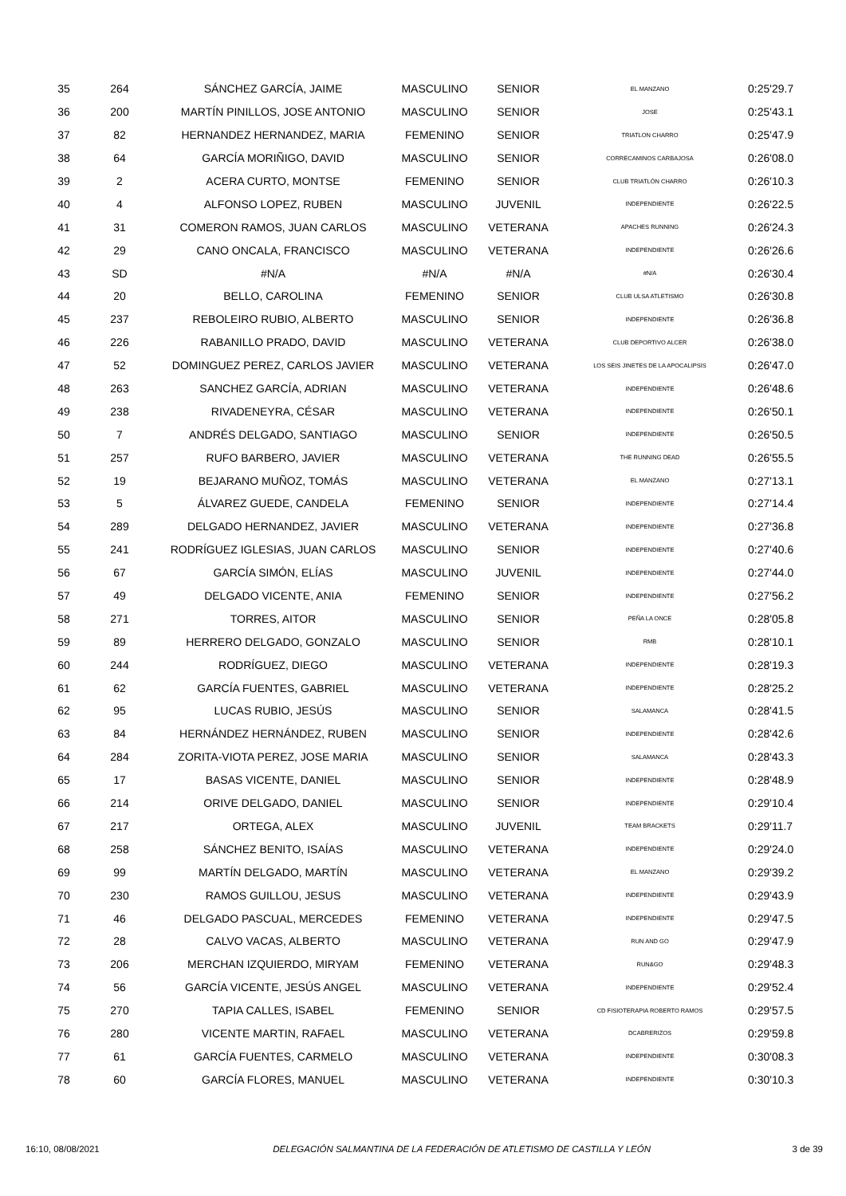| 35 | 264 | SÁNCHEZ GARCÍA, JAIME | MASCULINO | SENIOR | EL MANZANO | 0:25'29.7 |
| 36 | 200 | MARTÍN PINILLOS, JOSE ANTONIO | MASCULINO | SENIOR | JOSE | 0:25'43.1 |
| 37 | 82 | HERNANDEZ HERNANDEZ, MARIA | FEMENINO | SENIOR | TRIATLON CHARRO | 0:25'47.9 |
| 38 | 64 | GARCÍA MORIÑIGO, DAVID | MASCULINO | SENIOR | CORRECAMINOS CARBAJOSA | 0:26'08.0 |
| 39 | 2 | ACERA CURTO, MONTSE | FEMENINO | SENIOR | CLUB TRIATLÓN CHARRO | 0:26'10.3 |
| 40 | 4 | ALFONSO LOPEZ, RUBEN | MASCULINO | JUVENIL | INDEPENDIENTE | 0:26'22.5 |
| 41 | 31 | COMERON RAMOS, JUAN CARLOS | MASCULINO | VETERANA | APACHES RUNNING | 0:26'24.3 |
| 42 | 29 | CANO ONCALA, FRANCISCO | MASCULINO | VETERANA | INDEPENDIENTE | 0:26'26.6 |
| 43 | SD | #N/A | #N/A | #N/A | #N/A | 0:26'30.4 |
| 44 | 20 | BELLO, CAROLINA | FEMENINO | SENIOR | CLUB ULSA ATLETISMO | 0:26'30.8 |
| 45 | 237 | REBOLEIRO RUBIO, ALBERTO | MASCULINO | SENIOR | INDEPENDIENTE | 0:26'36.8 |
| 46 | 226 | RABANILLO PRADO, DAVID | MASCULINO | VETERANA | CLUB DEPORTIVO ALCER | 0:26'38.0 |
| 47 | 52 | DOMINGUEZ PEREZ, CARLOS JAVIER | MASCULINO | VETERANA | LOS SEIS JINETES DE LA APOCALIPSIS | 0:26'47.0 |
| 48 | 263 | SANCHEZ GARCÍA, ADRIAN | MASCULINO | VETERANA | INDEPENDIENTE | 0:26'48.6 |
| 49 | 238 | RIVADENEYRA, CÉSAR | MASCULINO | VETERANA | INDEPENDIENTE | 0:26'50.1 |
| 50 | 7 | ANDRÉS DELGADO, SANTIAGO | MASCULINO | SENIOR | INDEPENDIENTE | 0:26'50.5 |
| 51 | 257 | RUFO BARBERO, JAVIER | MASCULINO | VETERANA | THE RUNNING DEAD | 0:26'55.5 |
| 52 | 19 | BEJARANO MUÑOZ, TOMÁS | MASCULINO | VETERANA | EL MANZANO | 0:27'13.1 |
| 53 | 5 | ÁLVAREZ GUEDE, CANDELA | FEMENINO | SENIOR | INDEPENDIENTE | 0:27'14.4 |
| 54 | 289 | DELGADO HERNANDEZ, JAVIER | MASCULINO | VETERANA | INDEPENDIENTE | 0:27'36.8 |
| 55 | 241 | RODRÍGUEZ IGLESIAS, JUAN CARLOS | MASCULINO | SENIOR | INDEPENDIENTE | 0:27'40.6 |
| 56 | 67 | GARCÍA SIMÓN, ELÍAS | MASCULINO | JUVENIL | INDEPENDIENTE | 0:27'44.0 |
| 57 | 49 | DELGADO VICENTE, ANIA | FEMENINO | SENIOR | INDEPENDIENTE | 0:27'56.2 |
| 58 | 271 | TORRES, AITOR | MASCULINO | SENIOR | PEÑA LA ONCE | 0:28'05.8 |
| 59 | 89 | HERRERO DELGADO, GONZALO | MASCULINO | SENIOR | RMB | 0:28'10.1 |
| 60 | 244 | RODRÍGUEZ, DIEGO | MASCULINO | VETERANA | INDEPENDIENTE | 0:28'19.3 |
| 61 | 62 | GARCÍA FUENTES, GABRIEL | MASCULINO | VETERANA | INDEPENDIENTE | 0:28'25.2 |
| 62 | 95 | LUCAS RUBIO, JESÚS | MASCULINO | SENIOR | SALAMANCA | 0:28'41.5 |
| 63 | 84 | HERNÁNDEZ HERNÁNDEZ, RUBEN | MASCULINO | SENIOR | INDEPENDIENTE | 0:28'42.6 |
| 64 | 284 | ZORITA-VIOTA PEREZ, JOSE MARIA | MASCULINO | SENIOR | SALAMANCA | 0:28'43.3 |
| 65 | 17 | BASAS VICENTE, DANIEL | MASCULINO | SENIOR | INDEPENDIENTE | 0:28'48.9 |
| 66 | 214 | ORIVE DELGADO, DANIEL | MASCULINO | SENIOR | INDEPENDIENTE | 0:29'10.4 |
| 67 | 217 | ORTEGA, ALEX | MASCULINO | JUVENIL | TEAM BRACKETS | 0:29'11.7 |
| 68 | 258 | SÁNCHEZ BENITO, ISAÍAS | MASCULINO | VETERANA | INDEPENDIENTE | 0:29'24.0 |
| 69 | 99 | MARTÍN DELGADO, MARTÍN | MASCULINO | VETERANA | EL MANZANO | 0:29'39.2 |
| 70 | 230 | RAMOS GUILLOU, JESUS | MASCULINO | VETERANA | INDEPENDIENTE | 0:29'43.9 |
| 71 | 46 | DELGADO PASCUAL, MERCEDES | FEMENINO | VETERANA | INDEPENDIENTE | 0:29'47.5 |
| 72 | 28 | CALVO VACAS, ALBERTO | MASCULINO | VETERANA | RUN AND GO | 0:29'47.9 |
| 73 | 206 | MERCHAN IZQUIERDO, MIRYAM | FEMENINO | VETERANA | RUN&GO | 0:29'48.3 |
| 74 | 56 | GARCÍA VICENTE, JESÚS ANGEL | MASCULINO | VETERANA | INDEPENDIENTE | 0:29'52.4 |
| 75 | 270 | TAPIA CALLES, ISABEL | FEMENINO | SENIOR | CD FISIOTERAPIA ROBERTO RAMOS | 0:29'57.5 |
| 76 | 280 | VICENTE MARTIN, RAFAEL | MASCULINO | VETERANA | DCABRERIZOS | 0:29'59.8 |
| 77 | 61 | GARCÍA FUENTES, CARMELO | MASCULINO | VETERANA | INDEPENDIENTE | 0:30'08.3 |
| 78 | 60 | GARCÍA FLORES, MANUEL | MASCULINO | VETERANA | INDEPENDIENTE | 0:30'10.3 |
16:10, 08/08/2021 DELEGACIÓN SALMANTINA DE LA FEDERACIÓN DE ATLETISMO DE CASTILLA Y LEÓN 3 de 39